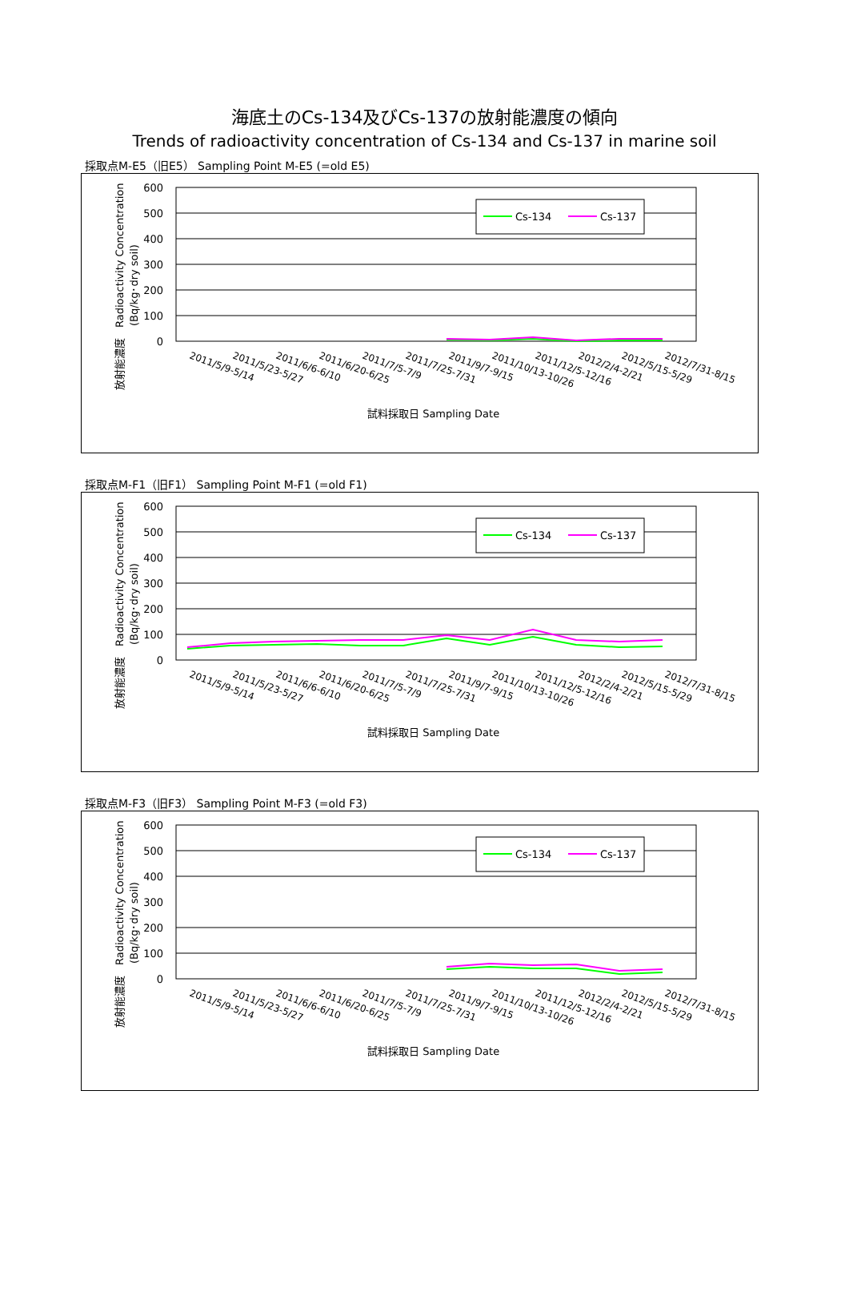海底土のCs-134及びCs-137の放射能濃度の傾向
Trends of radioactivity concentration of Cs-134 and Cs-137 in marine soil
採取点M-E5（旧E5） Sampling Point M-E5 (=old E5)
600
500
400
300
200
100
0
放射能濃度　Radioactivity Concentration
(Bq/kg･dry soil)
Cs-134
Cs-137
2011/5/9-5/14
2011/5/23-5/27
2011/6/6-6/10
2011/6/20-6/25
2011/7/5-7/9
2011/7/25-7/31
2011/9/7-9/15
2011/10/13-10/26
2011/12/5-12/16
2012/2/4-2/21
2012/5/15-5/29
2012/7/31-8/15
試料採取日 Sampling Date
採取点M-F1（旧F1） Sampling Point M-F1 (=old F1)
600
500
400
300
200
100
0
放射能濃度　Radioactivity Concentration
(Bq/kg･dry soil)
Cs-134
Cs-137
2011/5/9-5/14
2011/5/23-5/27
2011/6/6-6/10
2011/6/20-6/25
2011/7/5-7/9
2011/7/25-7/31
2011/9/7-9/15
2011/10/13-10/26
2011/12/5-12/16
2012/2/4-2/21
2012/5/15-5/29
2012/7/31-8/15
試料採取日 Sampling Date
採取点M-F3（旧F3） Sampling Point M-F3 (=old F3)
600
500
400
300
200
100
0
放射能濃度　Radioactivity Concentration
(Bq/kg･dry soil)
Cs-134
Cs-137
2011/5/9-5/14
2011/5/23-5/27
2011/6/6-6/10
2011/6/20-6/25
2011/7/5-7/9
2011/7/25-7/31
2011/9/7-9/15
2011/10/13-10/26
2011/12/5-12/16
2012/2/4-2/21
2012/5/15-5/29
2012/7/31-8/15
試料採取日 Sampling Date